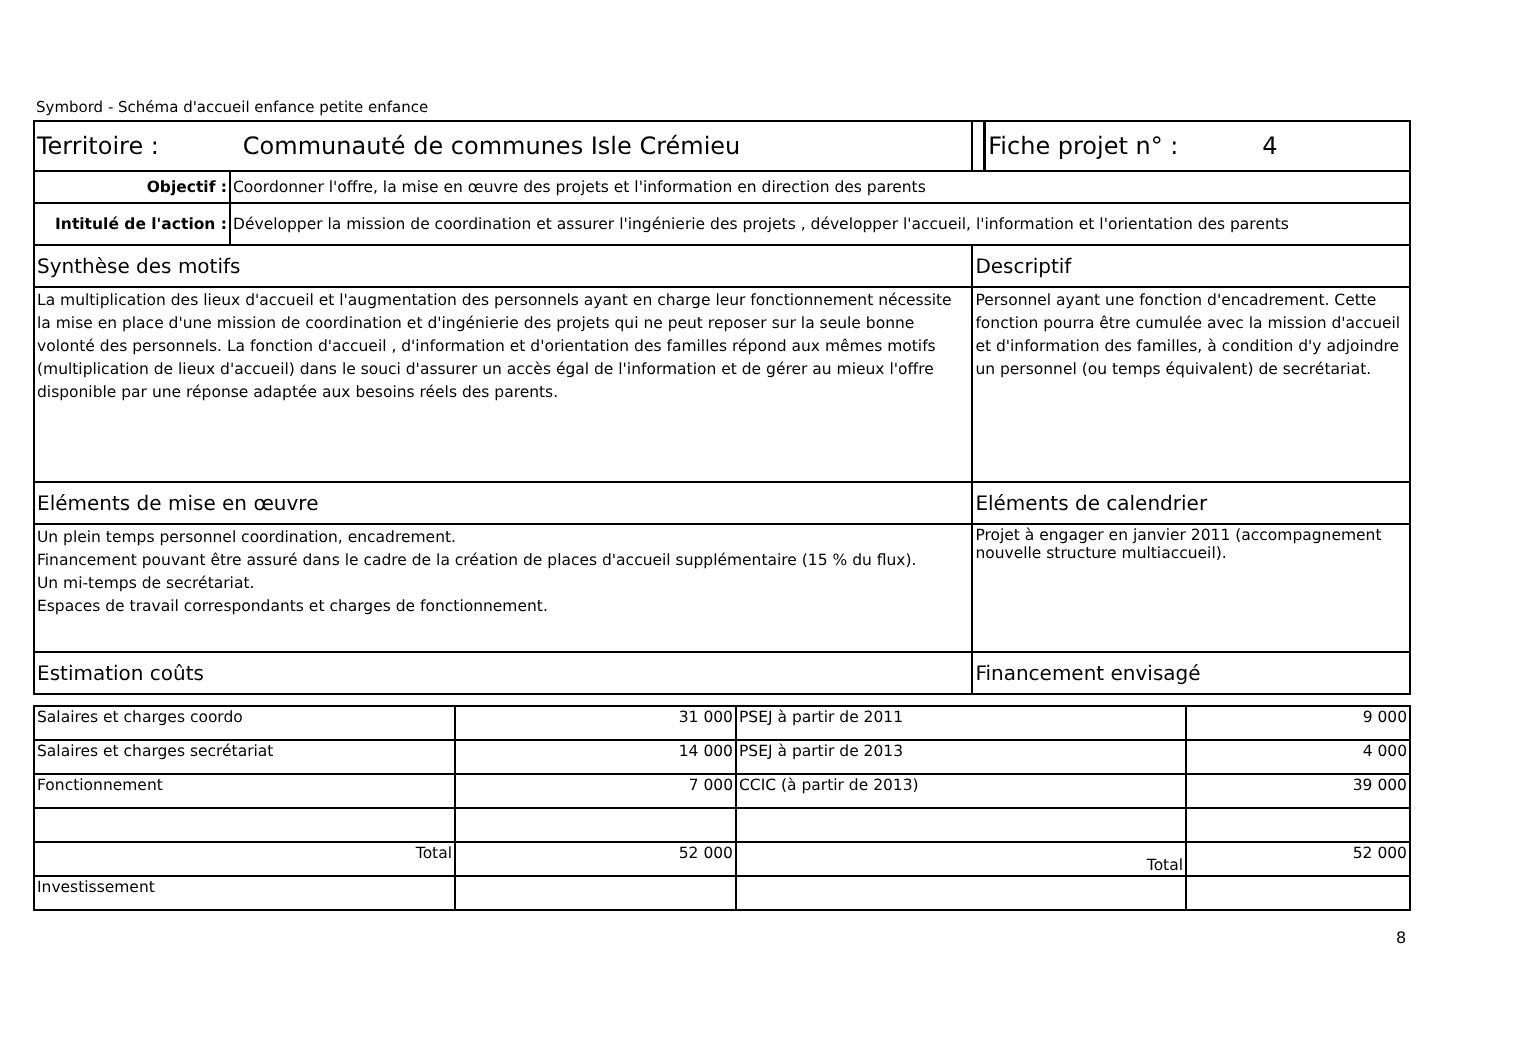Symbord - Schéma d'accueil enfance petite enfance
| Territoire : Communauté de communes Isle Crémieu | | | Fiche projet n° : 4 |
| Objectif : | Coordonner l'offre, la mise en œuvre des projets et l'information en direction des parents | | |
| Intitulé de l'action : | Développer la mission de coordination et assurer l'ingénierie des projets , développer l'accueil, l'information et l'orientation des parents | | |
| Synthèse des motifs | | Descriptif | |
| La multiplication des lieux d'accueil et l'augmentation des personnels ayant en charge leur fonctionnement nécessite la mise en place d'une mission de coordination et d'ingénierie des projets qui ne peut reposer sur la seule bonne volonté des personnels. La fonction d'accueil , d'information et d'orientation des familles répond aux mêmes motifs (multiplication de lieux d'accueil) dans le souci d'assurer un accès égal de l'information et de gérer au mieux l'offre disponible par une réponse adaptée aux besoins réels des parents. | | Personnel ayant une fonction d'encadrement. Cette fonction pourra être cumulée avec la mission d'accueil et d'information des familles, à condition d'y adjoindre un personnel (ou temps équivalent) de secrétariat. | |
| Eléments de mise en œuvre | | Eléments de calendrier | |
| Un plein temps personnel coordination, encadrement. Financement pouvant être assuré dans le cadre de la création de places d'accueil supplémentaire (15 % du flux). Un mi-temps de secrétariat. Espaces de travail correspondants et charges de fonctionnement. | | Projet à engager en janvier 2011 (accompagnement nouvelle structure multiaccueil). | |
| Estimation coûts | | Financement envisagé | |
| Salaires et charges coordo | 31 000 | PSEJ à partir de 2011 | 9 000 |
| Salaires et charges secrétariat | 14 000 | PSEJ à partir de 2013 | 4 000 |
| Fonctionnement | 7 000 | CCIC (à partir de 2013) | 39 000 |
| Total | 52 000 | Total | 52 000 |
| Investissement | | | |
8